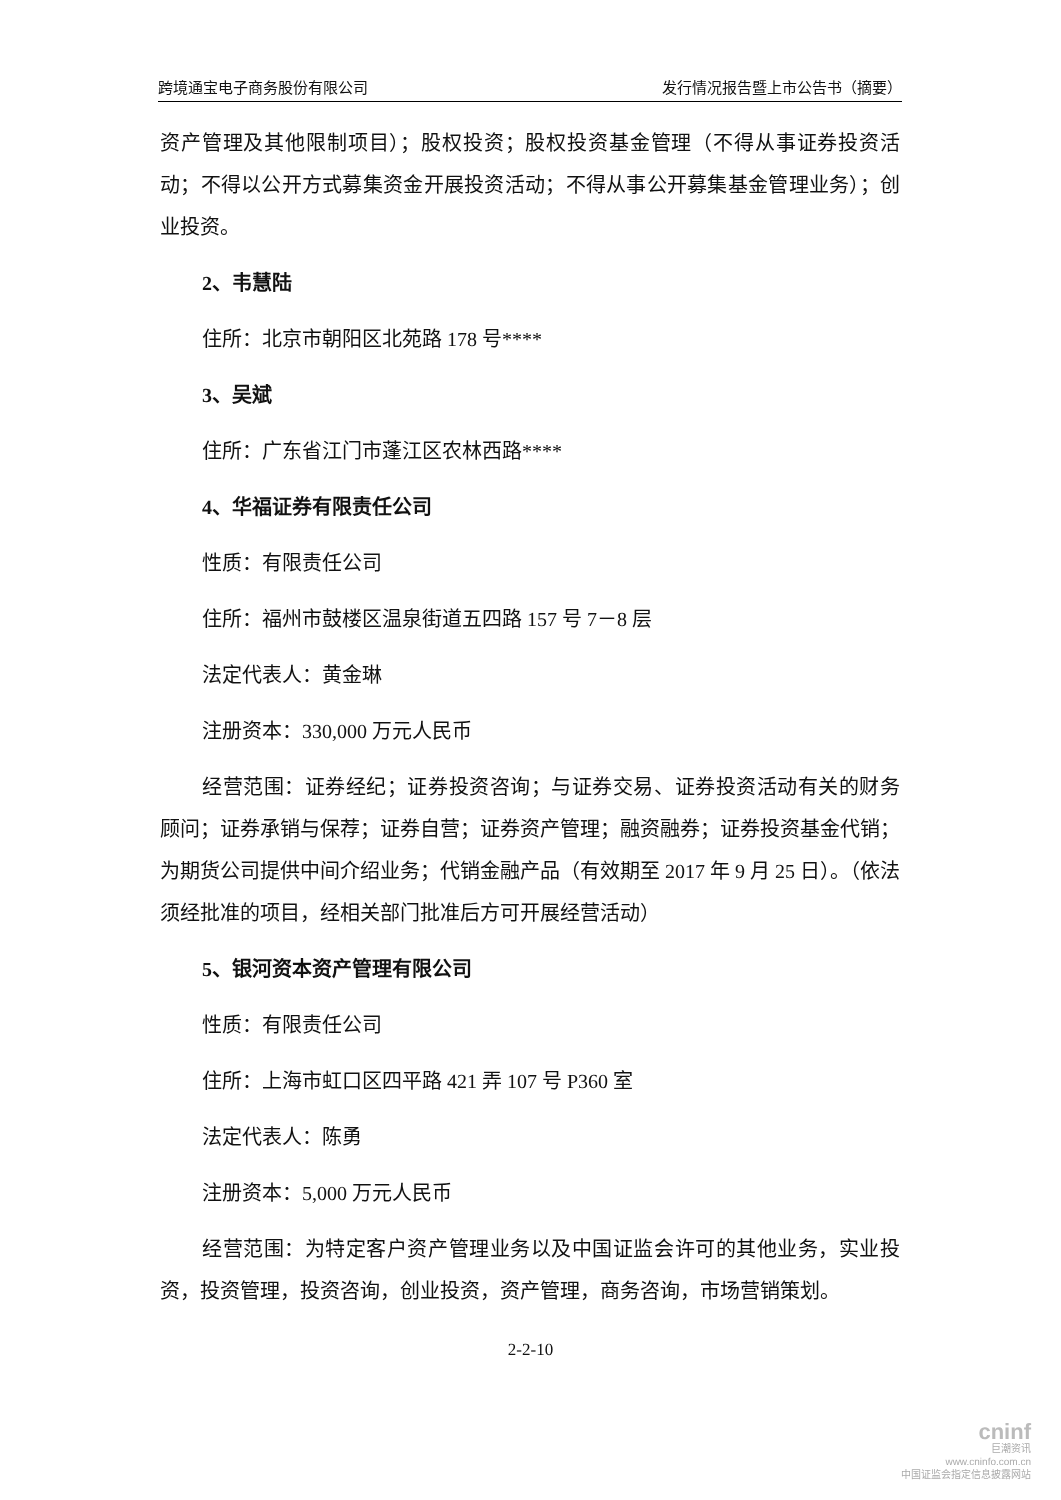跨境通宝电子商务股份有限公司 发行情况报告暨上市公告书（摘要）
资产管理及其他限制项目）；股权投资；股权投资基金管理（不得从事证券投资活动；不得以公开方式募集资金开展投资活动；不得从事公开募集基金管理业务）；创业投资。
2、韦慧陆
住所：北京市朝阳区北苑路 178 号****
3、吴斌
住所：广东省江门市蓬江区农林西路****
4、华福证券有限责任公司
性质：有限责任公司
住所：福州市鼓楼区温泉街道五四路 157 号 7－8 层
法定代表人：黄金琳
注册资本：330,000 万元人民币
经营范围：证券经纪；证券投资咨询；与证券交易、证券投资活动有关的财务顾问；证券承销与保荐；证券自营；证券资产管理；融资融券；证券投资基金代销；为期货公司提供中间介绍业务；代销金融产品（有效期至 2017 年 9 月 25 日）。（依法须经批准的项目，经相关部门批准后方可开展经营活动）
5、银河资本资产管理有限公司
性质：有限责任公司
住所：上海市虹口区四平路 421 弄 107 号 P360 室
法定代表人：陈勇
注册资本：5,000 万元人民币
经营范围：为特定客户资产管理业务以及中国证监会许可的其他业务，实业投资，投资管理，投资咨询，创业投资，资产管理，商务咨询，市场营销策划。
2-2-10
cninf
巨潮资讯
www.cninfo.com.cn
中国证监会指定信息披露网站